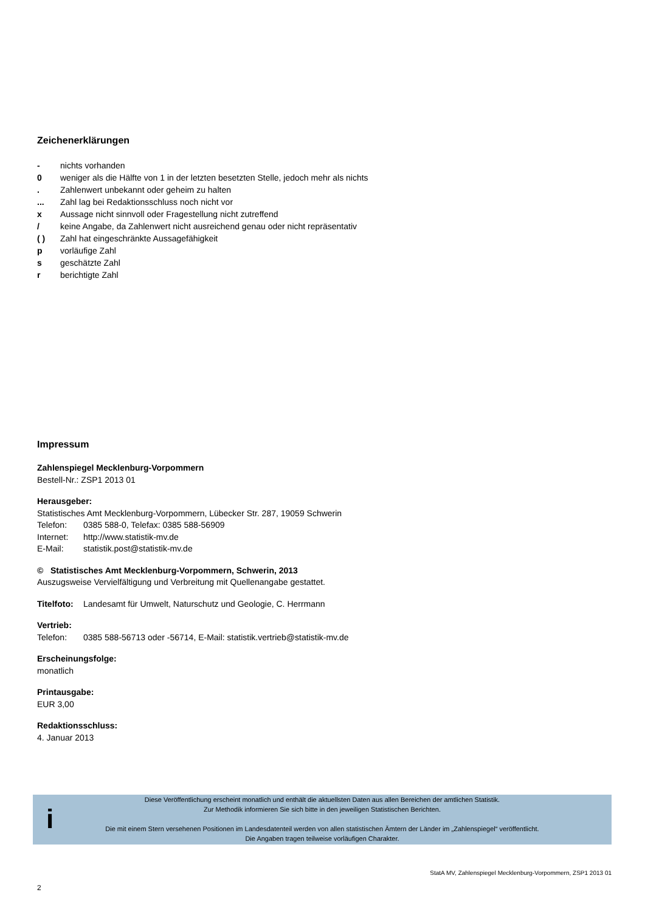Zeichenerklärungen
- nichts vorhanden
0 weniger als die Hälfte von 1 in der letzten besetzten Stelle, jedoch mehr als nichts
. Zahlenwert unbekannt oder geheim zu halten
... Zahl lag bei Redaktionsschluss noch nicht vor
x Aussage nicht sinnvoll oder Fragestellung nicht zutreffend
/ keine Angabe, da Zahlenwert nicht ausreichend genau oder nicht repräsentativ
( ) Zahl hat eingeschränkte Aussagefähigkeit
p vorläufige Zahl
s geschätzte Zahl
r berichtigte Zahl
Impressum
Zahlenspiegel Mecklenburg-Vorpommern
Bestell-Nr.: ZSP1 2013 01
Herausgeber:
Statistisches Amt Mecklenburg-Vorpommern, Lübecker Str. 287, 19059 Schwerin
Telefon: 0385 588-0, Telefax: 0385 588-56909
Internet: http://www.statistik-mv.de
E-Mail: statistik.post@statistik-mv.de
© Statistisches Amt Mecklenburg-Vorpommern, Schwerin, 2013
Auszugsweise Vervielfältigung und Verbreitung mit Quellenangabe gestattet.
Titelfoto: Landesamt für Umwelt, Naturschutz und Geologie, C. Herrmann
Vertrieb:
Telefon: 0385 588-56713 oder -56714, E-Mail: statistik.vertrieb@statistik-mv.de
Erscheinungsfolge:
monatlich
Printausgabe:
EUR 3,00
Redaktionsschluss:
4. Januar 2013
i
Diese Veröffentlichung erscheint monatlich und enthält die aktuellsten Daten aus allen Bereichen der amtlichen Statistik.
Zur Methodik informieren Sie sich bitte in den jeweiligen Statistischen Berichten.
Die mit einem Stern versehenen Positionen im Landesdatenteil werden von allen statistischen Ämtern der Länder im „Zahlenspiegel“ veröffentlicht.
Die Angaben tragen teilweise vorläufigen Charakter.
StatA MV, Zahlenspiegel Mecklenburg-Vorpommern, ZSP1 2013 01
2